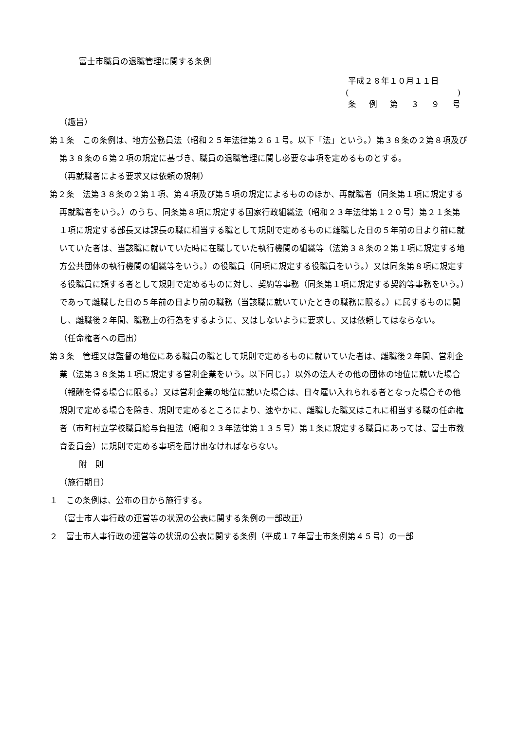富士市職員の退職管理に関する条例
平成２８年１０月１１日
()
条例第 ３９ 号
（趣旨）
第１条　この条例は、地方公務員法（昭和２５年法律第２６１号。以下「法」という。）第３８条の２第８項及び第３８条の６第２項の規定に基づき、職員の退職管理に関し必要な事項を定めるものとする。
（再就職者による要求又は依頼の規制）
第２条　法第３８条の２第１項、第４項及び第５項の規定によるもののほか、再就職者（同条第１項に規定する再就職者をいう。）のうち、同条第８項に規定する国家行政組織法（昭和２３年法律第１２０号）第２１条第１項に規定する部長又は課長の職に相当する職として規則で定めるものに離職した日の５年前の日より前に就いていた者は、当該職に就いていた時に在職していた執行機関の組織等（法第３８条の２第１項に規定する地方公共団体の執行機関の組織等をいう。）の役職員（同項に規定する役職員をいう。）又は同条第８項に規定する役職員に類する者として規則で定めるものに対し、契約等事務（同条第１項に規定する契約等事務をいう。）であって離職した日の５年前の日より前の職務（当該職に就いていたときの職務に限る。）に属するものに関し、離職後２年間、職務上の行為をするように、又はしないように要求し、又は依頼してはならない。
（任命権者への届出）
第３条　管理又は監督の地位にある職員の職として規則で定めるものに就いていた者は、離職後２年間、営利企業（法第３８条第１項に規定する営利企業をいう。以下同じ。）以外の法人その他の団体の地位に就いた場合（報酬を得る場合に限る。）又は営利企業の地位に就いた場合は、日々雇い入れられる者となった場合その他規則で定める場合を除き、規則で定めるところにより、速やかに、離職した職又はこれに相当する職の任命権者（市町村立学校職員給与負担法（昭和２３年法律第１３５号）第１条に規定する職員にあっては、富士市教育委員会）に規則で定める事項を届け出なければならない。
附　則
（施行期日）
１　この条例は、公布の日から施行する。
（富士市人事行政の運営等の状況の公表に関する条例の一部改正）
２　富士市人事行政の運営等の状況の公表に関する条例（平成１７年富士市条例第４５号）の一部